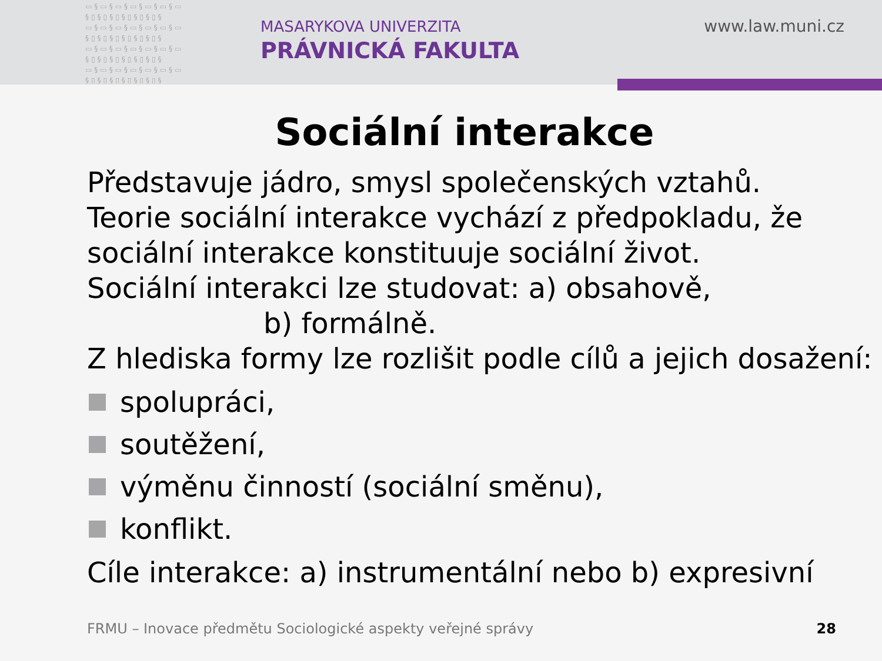▭§▭§▭§▭§▭§▭§▭ §▯§▯§▯§▯§▯§▯§ ▭§▭§▭§▭§▭§▭§▭ §▯§▯§▯§▯§▯§▯§ ▭§▭§▭§▭§▭§▭§▭ §▯§▯§▯§▯§▯§▯§ ▭§▭§▭§▭§▭§▭§▭ §▯§▯§▯§▯§▯§▯§
MASARYKOVA UNIVERZITA
PRÁVNICKÁ FAKULTA
www.law.muni.cz
Sociální interakce
Představuje jádro, smysl společenských vztahů.
Teorie sociální interakce vychází z předpokladu, že sociální interakce konstituuje sociální život.
Sociální interakci lze studovat: a) obsahově,
b) formálně.
Z hlediska formy lze rozlišit podle cílů a jejich dosažení:
spolupráci,
soutěžení,
výměnu činností (sociální směnu),
konflikt.
Cíle interakce: a) instrumentální nebo b) expresivní
FRMU – Inovace předmětu Sociologické aspekty veřejné správy
28